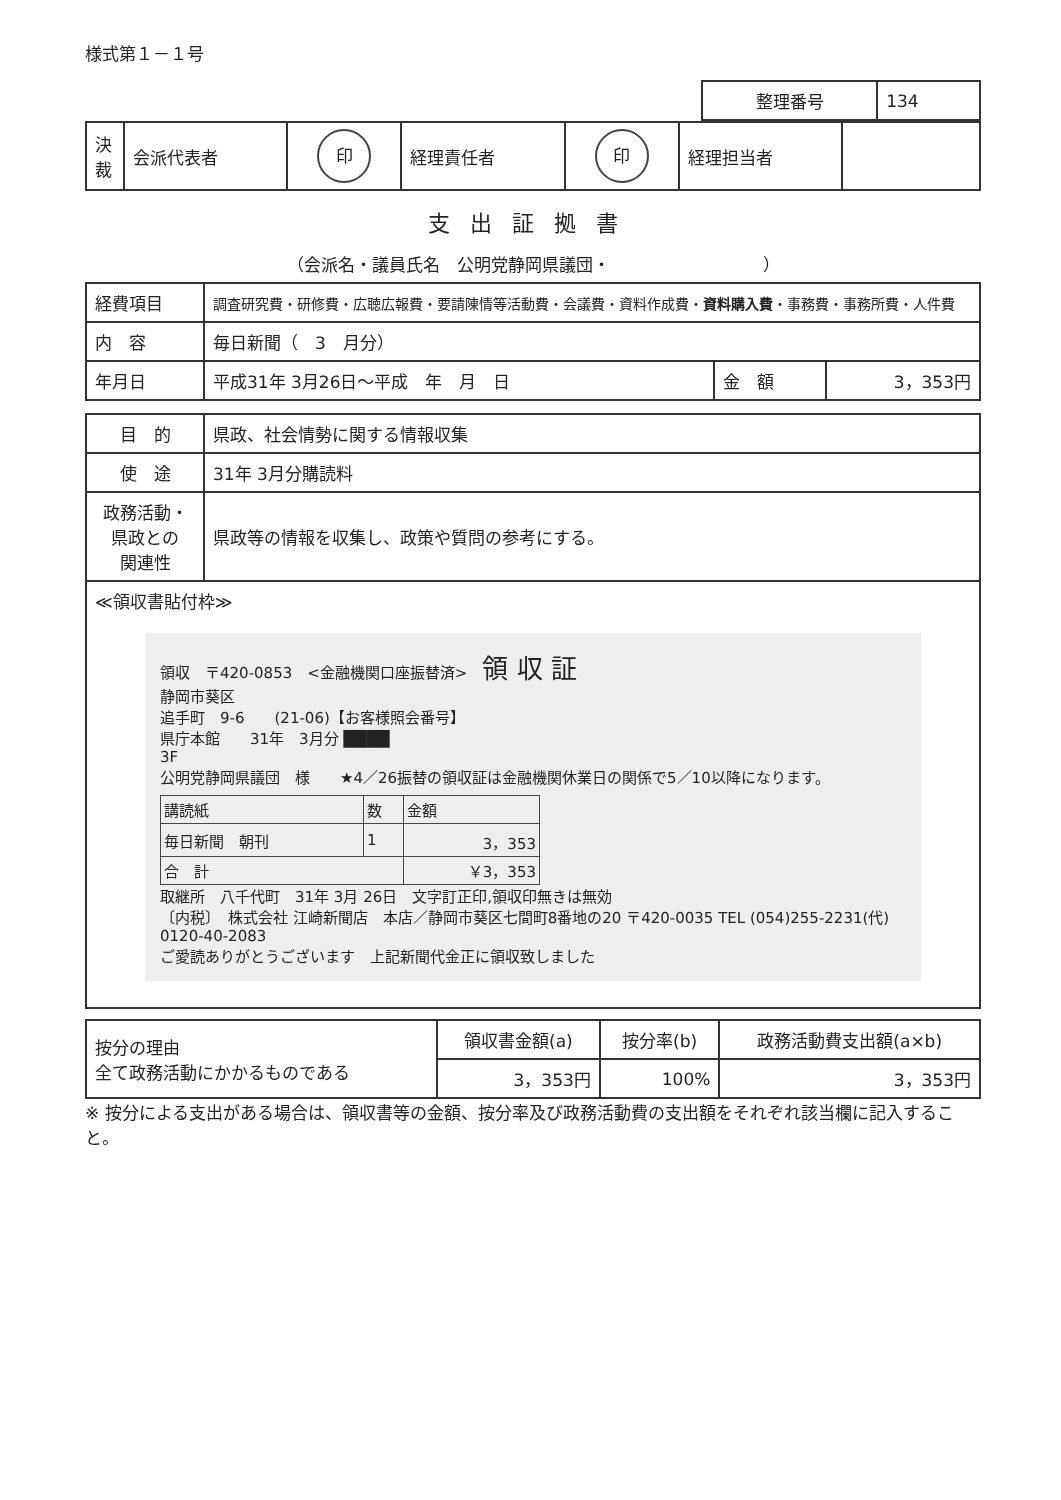様式第１－１号
| 整理番号 | 134 |
| 決裁 | 会派代表者 | 印 | 経理責任者 | 印 | 経理担当者 | |
支出証拠書
（会派名・議員氏名　公明党静岡県議団・　　　　　　　　　）
| 経費項目 | 調査研究費・研修費・広聴広報費・要請陳情等活動費・会議費・資料作成費・ 資料購入費 ・事務費・事務所費・人件費 | | |
| 内 容 | 毎日新聞（ 3 月分） | | |
| 年月日 | 平成31年 3月26日～平成 年 月 日 | 金 額 | 3，353円 |
| 目 的 | 県政、社会情勢に関する情報収集 |
| 使 途 | 31年 3月分購読料 |
| 政務活動・ 県政との 関連性 | 県政等の情報を収集し、政策や質問の参考にする。 |
| ≪領収書貼付枠≫ 領収 〒420-0853 <金融機関口座振替済> 領 収 証 静岡市葵区 追手町 9-6 (21-06)【お客様照会番号】 県庁本館 31年 3月分 ████ 3F 公明党静岡県議団 様 ★4／26振替の領収証は金融機関休業日の関係で5／10以降になります。 / 講読紙 / 数 / 金額 / / --- / --- / --- / / 毎日新聞 朝刊 / 1 / 3，353 / / 合 計 / / ￥3，353 / 取継所 八千代町 31年 3月 26日 文字訂正印,領収印無きは無効 〔内税〕 株式会社 江崎新聞店 本店／静岡市葵区七間町8番地の20 〒420-0035 TEL (054)255-2231(代) 0120-40-2083 ご愛読ありがとうございます 上記新聞代金正に領収致しました | |
| 按分の理由 全て政務活動にかかるものである | 領収書金額(a) | 按分率(b) | 政務活動費支出額(a×b) |
| | 3，353円 | 100% | 3，353円 |
※ 按分による支出がある場合は、領収書等の金額、按分率及び政務活動費の支出額をそれぞれ該当欄に記入すること。